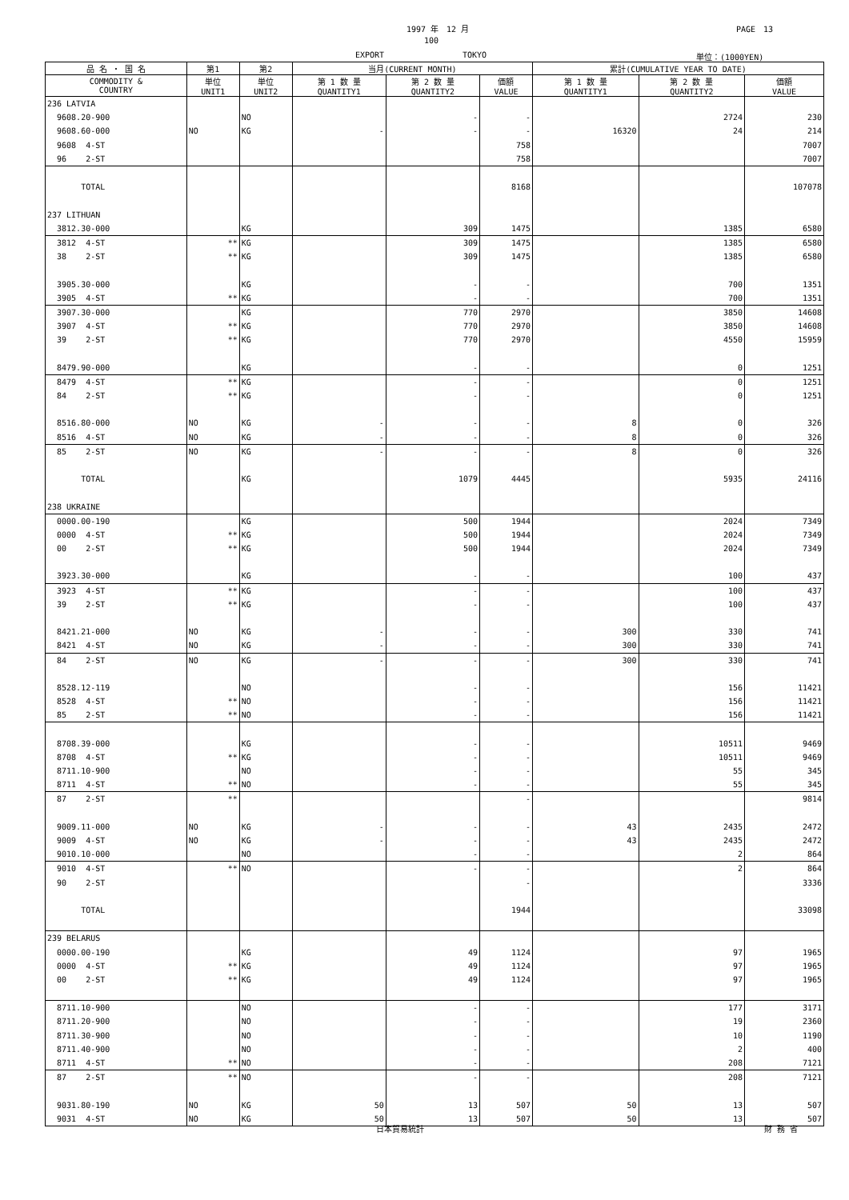1997 年　12 月 PAGE　13
100
EXPORT TOKYO 単位：(1000YEN)
| 品 名 ・ 国 名 | 第1 | 第2 | 当月(CURRENT MONTH) | | | 累計(CUMULATIVE YEAR TO DATE) | | |
| --- | --- | --- | --- | --- | --- | --- | --- | --- |
| COMMODITY & COUNTRY | 単位 UNIT1 | 単位 UNIT2 | 第 1 数 量 QUANTITY1 | 第 2 数 量 QUANTITY2 | 価額 VALUE | 第 1 数 量 QUANTITY1 | 第 2 数 量 QUANTITY2 | 価額 VALUE |
| 236 LATVIA | | | | | | | | |
| 9608.20-900 | | NO | | - | - | | 2724 | 230 |
| 9608.60-000 | NO | KG | - | - | - | 16320 | 24 | 214 |
| 9608 4-ST | | | | | 758 | | | 7007 |
| 96 2-ST | | | | | 758 | | | 7007 |
| TOTAL | | | | | 8168 | | | 107078 |
| 237 LITHUAN | | | | | | | | |
| 3812.30-000 | | KG | | 309 | 1475 | | 1385 | 6580 |
| 3812 4-ST | ** | KG | | 309 | 1475 | | 1385 | 6580 |
| 38 2-ST | ** | KG | | 309 | 1475 | | 1385 | 6580 |
| 3905.30-000 | | KG | | - | - | | 700 | 1351 |
| 3905 4-ST | ** | KG | | - | - | | 700 | 1351 |
| 3907.30-000 | | KG | | 770 | 2970 | | 3850 | 14608 |
| 3907 4-ST | ** | KG | | 770 | 2970 | | 3850 | 14608 |
| 39 2-ST | ** | KG | | 770 | 2970 | | 4550 | 15959 |
| 8479.90-000 | | KG | | - | - | | 0 | 1251 |
| 8479 4-ST | ** | KG | | - | - | | 0 | 1251 |
| 84 2-ST | ** | KG | | - | - | | 0 | 1251 |
| 8516.80-000 | NO | KG | - | - | - | 8 | 0 | 326 |
| 8516 4-ST | NO | KG | - | - | - | 8 | 0 | 326 |
| 85 2-ST | NO | KG | - | - | - | 8 | 0 | 326 |
| TOTAL | | KG | | 1079 | 4445 | | 5935 | 24116 |
| 238 UKRAINE | | | | | | | | |
| 0000.00-190 | | KG | | 500 | 1944 | | 2024 | 7349 |
| 0000 4-ST | ** | KG | | 500 | 1944 | | 2024 | 7349 |
| 00 2-ST | ** | KG | | 500 | 1944 | | 2024 | 7349 |
| 3923.30-000 | | KG | | - | - | | 100 | 437 |
| 3923 4-ST | ** | KG | | - | - | | 100 | 437 |
| 39 2-ST | ** | KG | | - | - | | 100 | 437 |
| 8421.21-000 | NO | KG | - | - | - | 300 | 330 | 741 |
| 8421 4-ST | NO | KG | - | - | - | 300 | 330 | 741 |
| 84 2-ST | NO | KG | - | - | - | 300 | 330 | 741 |
| 8528.12-119 | | NO | | - | - | | 156 | 11421 |
| 8528 4-ST | ** | NO | | - | - | | 156 | 11421 |
| 85 2-ST | ** | NO | | - | - | | 156 | 11421 |
| 8708.39-000 | | KG | | - | - | | 10511 | 9469 |
| 8708 4-ST | ** | KG | | - | - | | 10511 | 9469 |
| 8711.10-900 | | NO | | - | - | | 55 | 345 |
| 8711 4-ST | ** | NO | | - | - | | 55 | 345 |
| 87 2-ST | ** | | | | - | | | 9814 |
| 9009.11-000 | NO | KG | - | - | - | 43 | 2435 | 2472 |
| 9009 4-ST | NO | KG | - | - | - | 43 | 2435 | 2472 |
| 9010.10-000 | | NO | | - | - | | 2 | 864 |
| 9010 4-ST | ** | NO | | - | - | | 2 | 864 |
| 90 2-ST | | | | | - | | | 3336 |
| TOTAL | | | | | 1944 | | | 33098 |
| 239 BELARUS | | | | | | | | |
| 0000.00-190 | | KG | | 49 | 1124 | | 97 | 1965 |
| 0000 4-ST | ** | KG | | 49 | 1124 | | 97 | 1965 |
| 00 2-ST | ** | KG | | 49 | 1124 | | 97 | 1965 |
| 8711.10-900 | | NO | | - | - | | 177 | 3171 |
| 8711.20-900 | | NO | | - | - | | 19 | 2360 |
| 8711.30-900 | | NO | | - | - | | 10 | 1190 |
| 8711.40-900 | | NO | | - | - | | 2 | 400 |
| 8711 4-ST | ** | NO | | - | - | | 208 | 7121 |
| 87 2-ST | ** | NO | | - | - | | 208 | 7121 |
| 9031.80-190 | NO | KG | 50 | 13 | 507 | 50 | 13 | 507 |
| 9031 4-ST | NO | KG | 50 | 13 | 507 | 50 | 13 | 507 |
日本貿易統計 財 務 省